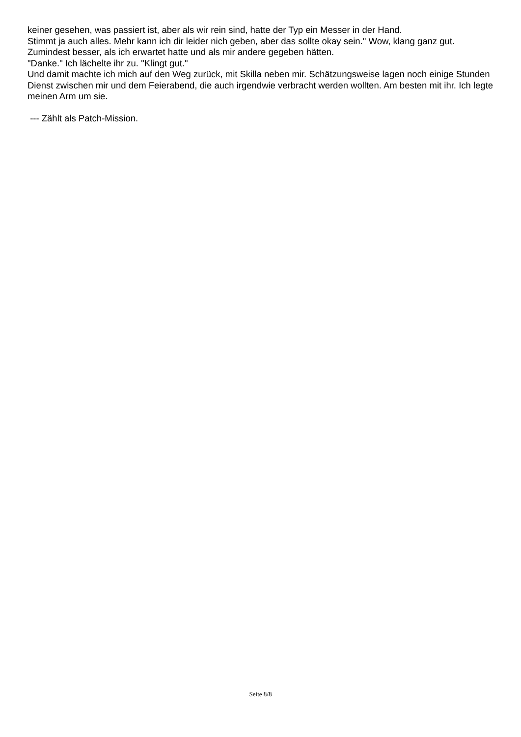keiner gesehen, was passiert ist, aber als wir rein sind, hatte der Typ ein Messer in der Hand.
Stimmt ja auch alles. Mehr kann ich dir leider nich geben, aber das sollte okay sein." Wow, klang ganz gut. Zumindest besser, als ich erwartet hatte und als mir andere gegeben hätten.
"Danke." Ich lächelte ihr zu. "Klingt gut."
Und damit machte ich mich auf den Weg zurück, mit Skilla neben mir. Schätzungsweise lagen noch einige Stunden Dienst zwischen mir und dem Feierabend, die auch irgendwie verbracht werden wollten. Am besten mit ihr. Ich legte meinen Arm um sie.
--- Zählt als Patch-Mission.
Seite 8/8